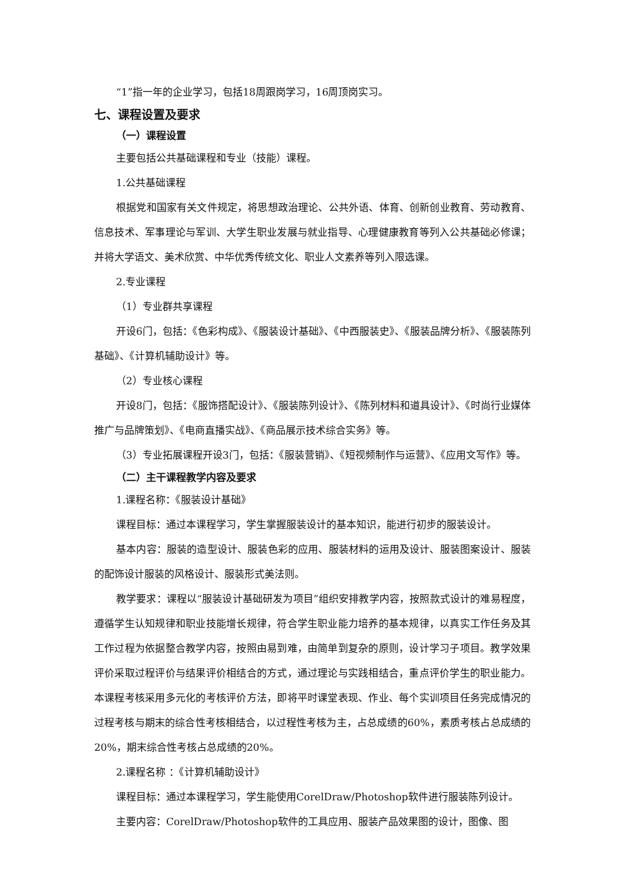“1”指一年的企业学习，包括18周跟岗学习，16周顶岗实习。
七、课程设置及要求
（一）课程设置
主要包括公共基础课程和专业（技能）课程。
1.公共基础课程
根据党和国家有关文件规定，将思想政治理论、公共外语、体育、创新创业教育、劳动教育、信息技术、军事理论与军训、大学生职业发展与就业指导、心理健康教育等列入公共基础必修课；并将大学语文、美术欣赏、中华优秀传统文化、职业人文素养等列入限选课。
2.专业课程
（1）专业群共享课程
开设6门，包括：《色彩构成》、《服装设计基础》、《中西服装史》、《服装品牌分析》、《服装陈列基础》、《计算机辅助设计》等。
（2）专业核心课程
开设8门，包括：《服饰搭配设计》、《服装陈列设计》、《陈列材料和道具设计》、《时尚行业媒体推广与品牌策划》、《电商直播实战》、《商品展示技术综合实务》等。
（3）专业拓展课程开设3门，包括：《服装营销》、《短视频制作与运营》、《应用文写作》等。
（二）主干课程教学内容及要求
1.课程名称：《服装设计基础》
课程目标：通过本课程学习，学生掌握服装设计的基本知识，能进行初步的服装设计。
基本内容：服装的造型设计、服装色彩的应用、服装材料的运用及设计、服装图案设计、服装的配饰设计服装的风格设计、服装形式美法则。
教学要求：课程以“服装设计基础研发为项目”组织安排教学内容，按照款式设计的难易程度，遵循学生认知规律和职业技能增长规律，符合学生职业能力培养的基本规律，以真实工作任务及其工作过程为依据整合教学内容，按照由易到难，由简单到复杂的原则，设计学习子项目。教学效果评价采取过程评价与结果评价相结合的方式，通过理论与实践相结合，重点评价学生的职业能力。本课程考核采用多元化的考核评价方法，即将平时课堂表现、作业、每个实训项目任务完成情况的过程考核与期末的综合性考核相结合，以过程性考核为主，占总成绩的60%，素质考核占总成绩的20%，期末综合性考核占总成绩的20%。
2.课程名称 ：《计算机辅助设计》
课程目标：通过本课程学习，学生能使用CorelDraw/Photoshop软件进行服装陈列设计。
主要内容：CorelDraw/Photoshop软件的工具应用、服装产品效果图的设计，图像、图